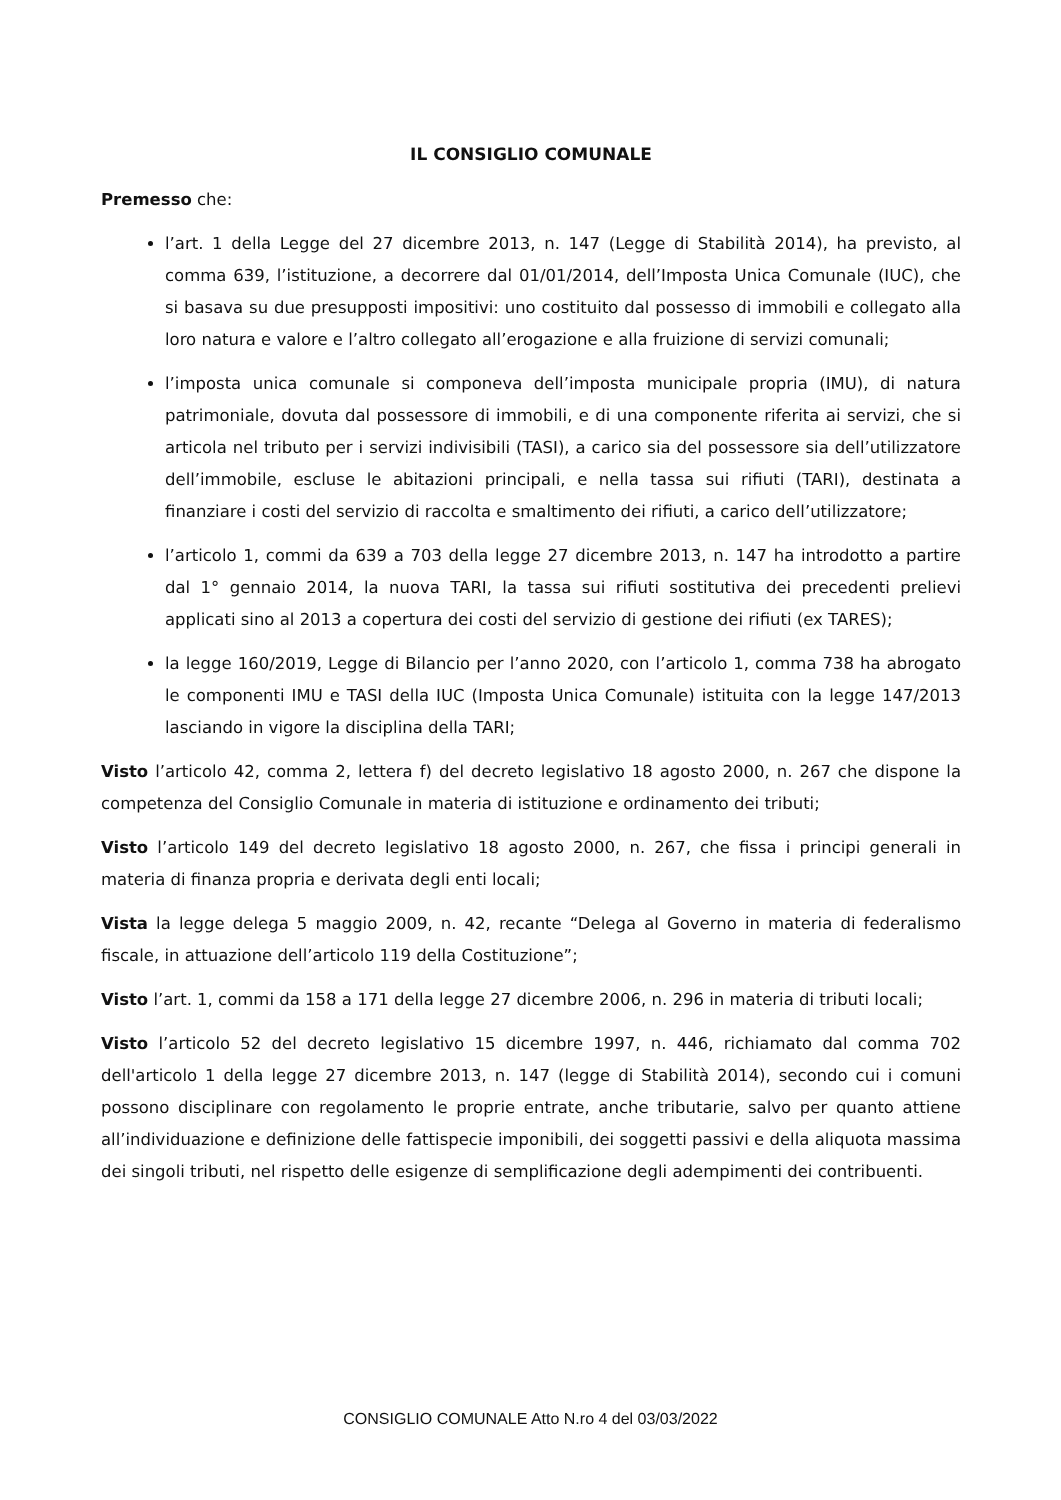IL CONSIGLIO COMUNALE
Premesso che:
l’art. 1 della Legge del 27 dicembre 2013, n. 147 (Legge di Stabilità 2014), ha previsto, al comma 639, l’istituzione, a decorrere dal 01/01/2014, dell’Imposta Unica Comunale (IUC), che si basava su due presupposti impositivi: uno costituito dal possesso di immobili e collegato alla loro natura e valore e l’altro collegato all’erogazione e alla fruizione di servizi comunali;
l’imposta unica comunale si componeva dell’imposta municipale propria (IMU), di natura patrimoniale, dovuta dal possessore di immobili, e di una componente riferita ai servizi, che si articola nel tributo per i servizi indivisibili (TASI), a carico sia del possessore sia dell’utilizzatore dell’immobile, escluse le abitazioni principali, e nella tassa sui rifiuti (TARI), destinata a finanziare i costi del servizio di raccolta e smaltimento dei rifiuti, a carico dell’utilizzatore;
l’articolo 1, commi da 639 a 703 della legge 27 dicembre 2013, n. 147 ha introdotto a partire dal 1° gennaio 2014, la nuova TARI, la tassa sui rifiuti sostitutiva dei precedenti prelievi applicati sino al 2013 a copertura dei costi del servizio di gestione dei rifiuti (ex TARES);
la legge 160/2019, Legge di Bilancio per l’anno 2020, con l’articolo 1, comma 738 ha abrogato le componenti IMU e TASI della IUC (Imposta Unica Comunale) istituita con la legge 147/2013 lasciando in vigore la disciplina della TARI;
Visto l’articolo 42, comma 2, lettera f) del decreto legislativo 18 agosto 2000, n. 267 che dispone la competenza del Consiglio Comunale in materia di istituzione e ordinamento dei tributi;
Visto l’articolo 149 del decreto legislativo 18 agosto 2000, n. 267, che fissa i principi generali in materia di finanza propria e derivata degli enti locali;
Vista la legge delega 5 maggio 2009, n. 42, recante “Delega al Governo in materia di federalismo fiscale, in attuazione dell’articolo 119 della Costituzione”;
Visto l’art. 1, commi da 158 a 171 della legge 27 dicembre 2006, n. 296 in materia di tributi locali;
Visto l’articolo 52 del decreto legislativo 15 dicembre 1997, n. 446, richiamato dal comma 702 dell'articolo 1 della legge 27 dicembre 2013, n. 147 (legge di Stabilità 2014), secondo cui i comuni possono disciplinare con regolamento le proprie entrate, anche tributarie, salvo per quanto attiene all’individuazione e definizione delle fattispecie imponibili, dei soggetti passivi e della aliquota massima dei singoli tributi, nel rispetto delle esigenze di semplificazione degli adempimenti dei contribuenti.
CONSIGLIO COMUNALE Atto N.ro 4 del 03/03/2022